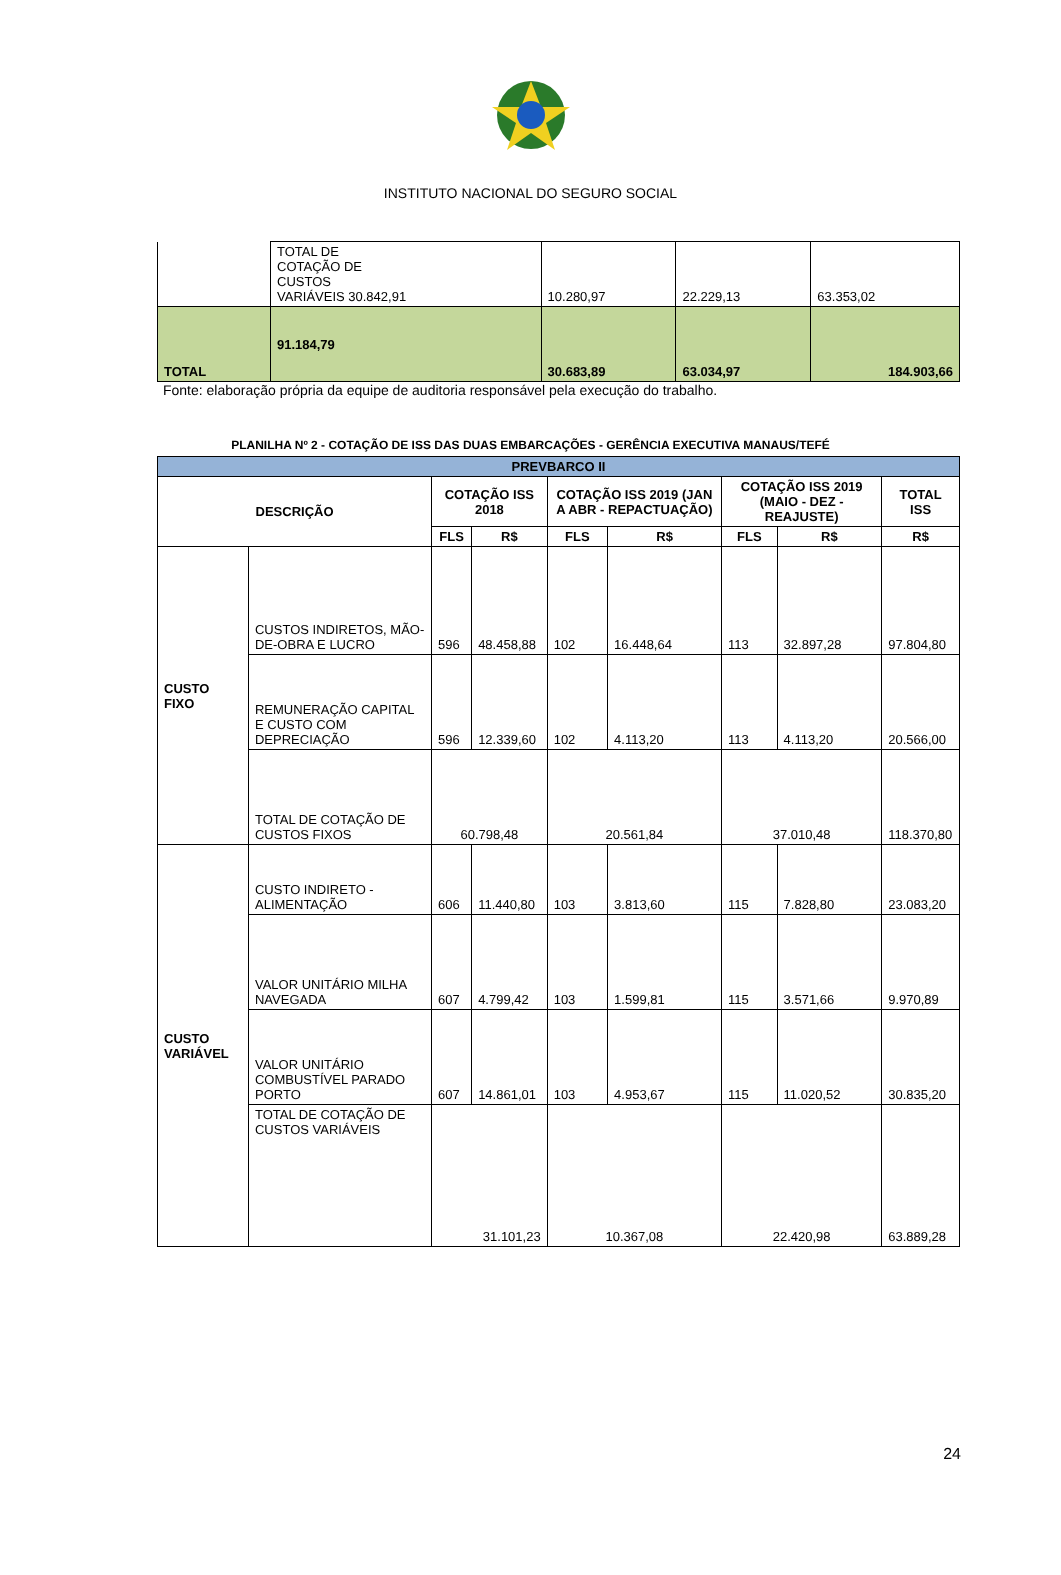INSTITUTO NACIONAL DO SEGURO SOCIAL
| | TOTAL DE COTAÇÃO DE CUSTOS VARIÁVEIS 30.842,91 | | 10.280,97 | 22.229,13 | 63.353,02 |
| TOTAL | | 91.184,79 | 30.683,89 | 63.034,97 | 184.903,66 |
Fonte: elaboração própria da equipe de auditoria responsável pela execução do trabalho.
PLANILHA Nº 2 - COTAÇÃO DE ISS DAS DUAS EMBARCAÇÕES - GERÊNCIA EXECUTIVA MANAUS/TEFÉ
| PREVBARCO II | | | | | | | | |
| --- | --- | --- | --- | --- | --- | --- | --- | --- |
| DESCRIÇÃO | | COTAÇÃO ISS 2018 | | COTAÇÃO ISS 2019 (JAN A ABR - REPACTUAÇÃO) | | COTAÇÃO ISS 2019 (MAIO - DEZ - REAJUSTE) | | TOTAL ISS |
| | | FLS | R$ | FLS | R$ | FLS | R$ | R$ |
| CUSTO FIXO | CUSTOS INDIRETOS, MÃO-DE-OBRA E LUCRO | 596 | 48.458,88 | 102 | 16.448,64 | 113 | 32.897,28 | 97.804,80 |
| | REMUNERAÇÃO CAPITAL E CUSTO COM DEPRECIAÇÃO | 596 | 12.339,60 | 102 | 4.113,20 | 113 | 4.113,20 | 20.566,00 |
| | TOTAL DE COTAÇÃO DE CUSTOS FIXOS | 60.798,48 | | 20.561,84 | | 37.010,48 | | 118.370,80 |
| CUSTO VARIÁVEL | CUSTO INDIRETO - ALIMENTAÇÃO | 606 | 11.440,80 | 103 | 3.813,60 | 115 | 7.828,80 | 23.083,20 |
| | VALOR UNITÁRIO MILHA NAVEGADA | 607 | 4.799,42 | 103 | 1.599,81 | 115 | 3.571,66 | 9.970,89 |
| | VALOR UNITÁRIO COMBUSTÍVEL PARADO PORTO | 607 | 14.861,01 | 103 | 4.953,67 | 115 | 11.020,52 | 30.835,20 |
| | TOTAL DE COTAÇÃO DE CUSTOS VARIÁVEIS | 31.101,23 | | 10.367,08 | | 22.420,98 | | 63.889,28 |
24